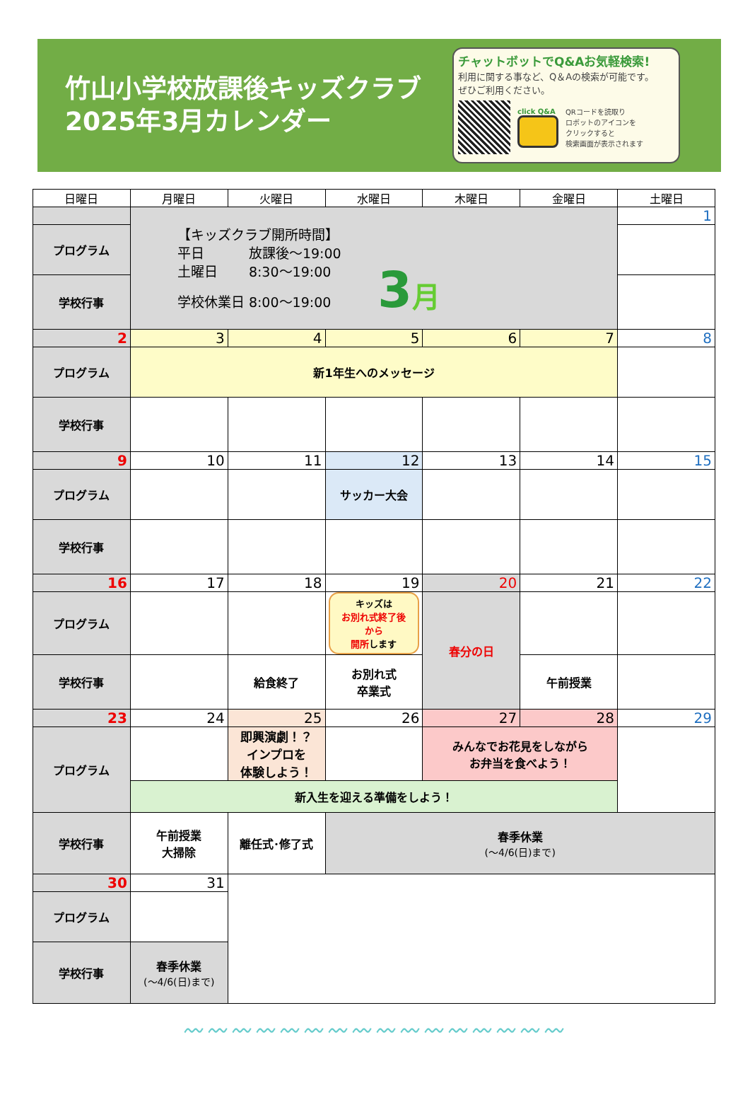竹山小学校放課後キッズクラブ
2025年3月カレンダー
チャットボットでQ&Aお気軽検索!
利用に関する事など、Q＆Aの検索が可能です。
ぜひご利用ください。
click Q&A
QRコードを読取り
ロボットのアイコンを
クリックすると
検索画面が表示されます
| 日曜日 | 月曜日 | 火曜日 | 水曜日 | 木曜日 | 金曜日 | 土曜日 |
| --- | --- | --- | --- | --- | --- | --- |
| | 【キッズクラブ開所時間】 平日 放課後～19:00 土曜日 8:30～19:00 学校休業日 8:00～19:00 3 月 | | | | | 1 |
| プログラム | | | | | | |
| 学校行事 | | | | | | |
| 2 | 3 | 4 | 5 | 6 | 7 | 8 |
| プログラム | 新1年生へのメッセージ | | | | | |
| 学校行事 | | | | | | |
| 9 | 10 | 11 | 12 | 13 | 14 | 15 |
| プログラム | | | サッカー大会 | | | |
| 学校行事 | | | | | | |
| 16 | 17 | 18 | 19 | 20 | 21 | 22 |
| プログラム | | | キッズは お別れ式終了後から 開所 します | 春分の日 | | |
| 学校行事 | | 給食終了 | お別れ式 卒業式 | | 午前授業 | |
| 23 | 24 | 25 | 26 | 27 | 28 | 29 |
| プログラム | | 即興演劇！？ インプロを 体験しよう！ | | みんなでお花見をしながら お弁当を食べよう！ | | |
| | 新入生を迎える準備をしよう！ | | | | | |
| 学校行事 | 午前授業 大掃除 | 離任式･修了式 | 春季休業 (～4/6(日)まで) | | | |
| 30 | 31 | | | | | |
| プログラム | | | | | | |
| 学校行事 | 春季休業 (～4/6(日)まで) | | | | | |
〰〰〰〰〰〰〰〰〰〰〰〰〰〰〰〰